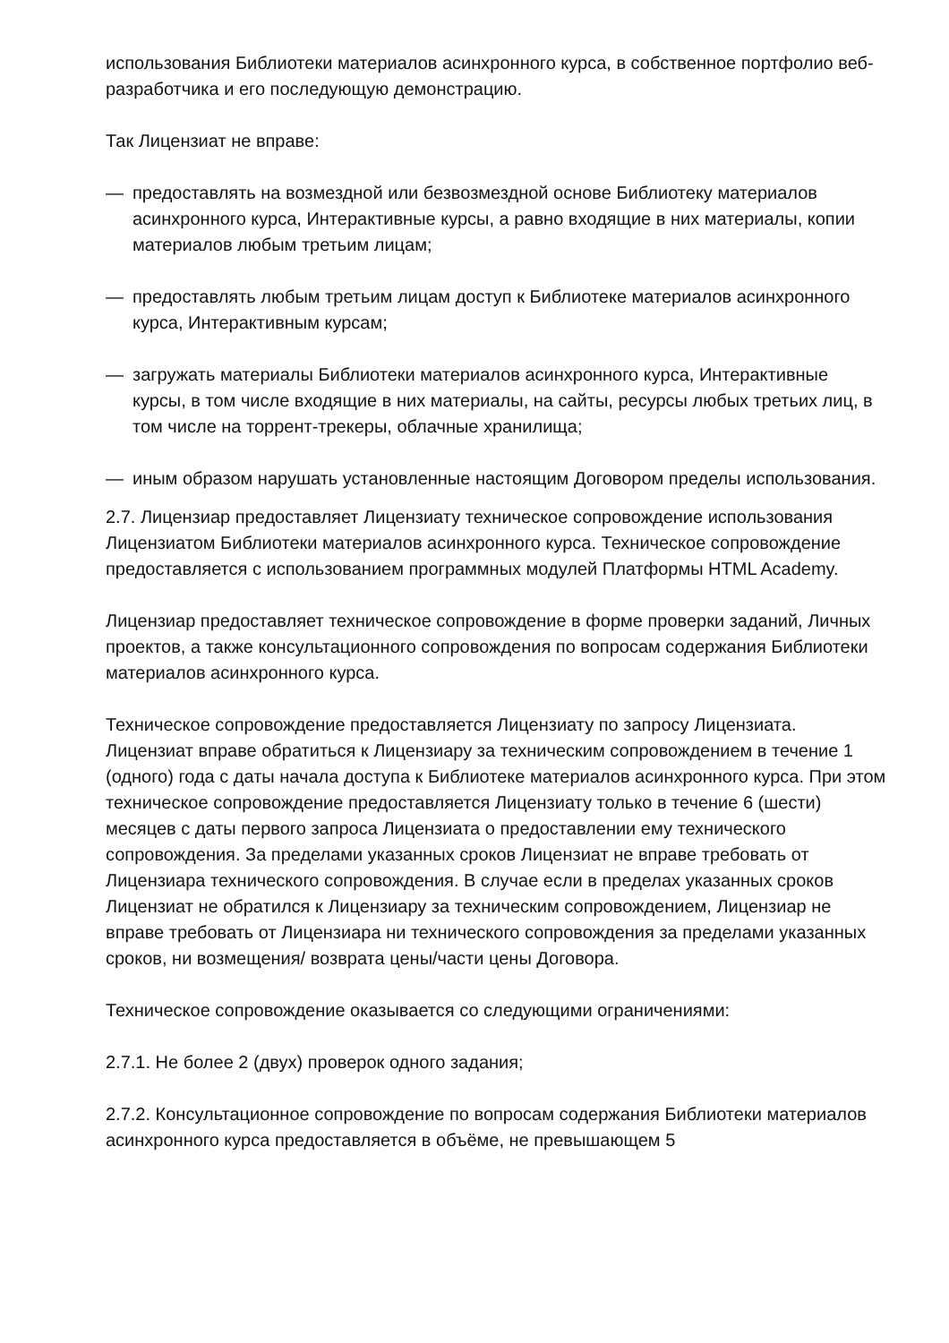использования Библиотеки материалов асинхронного курса, в собственное портфолио веб-разработчика и его последующую демонстрацию.
Так Лицензиат не вправе:
— предоставлять на возмездной или безвозмездной основе Библиотеку материалов асинхронного курса, Интерактивные курсы, а равно входящие в них материалы, копии материалов любым третьим лицам;
— предоставлять любым третьим лицам доступ к Библиотеке материалов асинхронного курса, Интерактивным курсам;
— загружать материалы Библиотеки материалов асинхронного курса, Интерактивные курсы, в том числе входящие в них материалы, на сайты, ресурсы любых третьих лиц, в том числе на торрент-трекеры, облачные хранилища;
— иным образом нарушать установленные настоящим Договором пределы использования.
2.7. Лицензиар предоставляет Лицензиату техническое сопровождение использования Лицензиатом Библиотеки материалов асинхронного курса. Техническое сопровождение предоставляется с использованием программных модулей Платформы HTML Academy.
Лицензиар предоставляет техническое сопровождение в форме проверки заданий, Личных проектов, а также консультационного сопровождения по вопросам содержания Библиотеки материалов асинхронного курса.
Техническое сопровождение предоставляется Лицензиату по запросу Лицензиата. Лицензиат вправе обратиться к Лицензиару за техническим сопровождением в течение 1 (одного) года с даты начала доступа к Библиотеке материалов асинхронного курса. При этом техническое сопровождение предоставляется Лицензиату только в течение 6 (шести) месяцев с даты первого запроса Лицензиата о предоставлении ему технического сопровождения. За пределами указанных сроков Лицензиат не вправе требовать от Лицензиара технического сопровождения. В случае если в пределах указанных сроков Лицензиат не обратился к Лицензиару за техническим сопровождением, Лицензиар не вправе требовать от Лицензиара ни технического сопровождения за пределами указанных сроков, ни возмещения/ возврата цены/части цены Договора.
Техническое сопровождение оказывается со следующими ограничениями:
2.7.1. Не более 2 (двух) проверок одного задания;
2.7.2. Консультационное сопровождение по вопросам содержания Библиотеки материалов асинхронного курса предоставляется в объёме, не превышающем 5